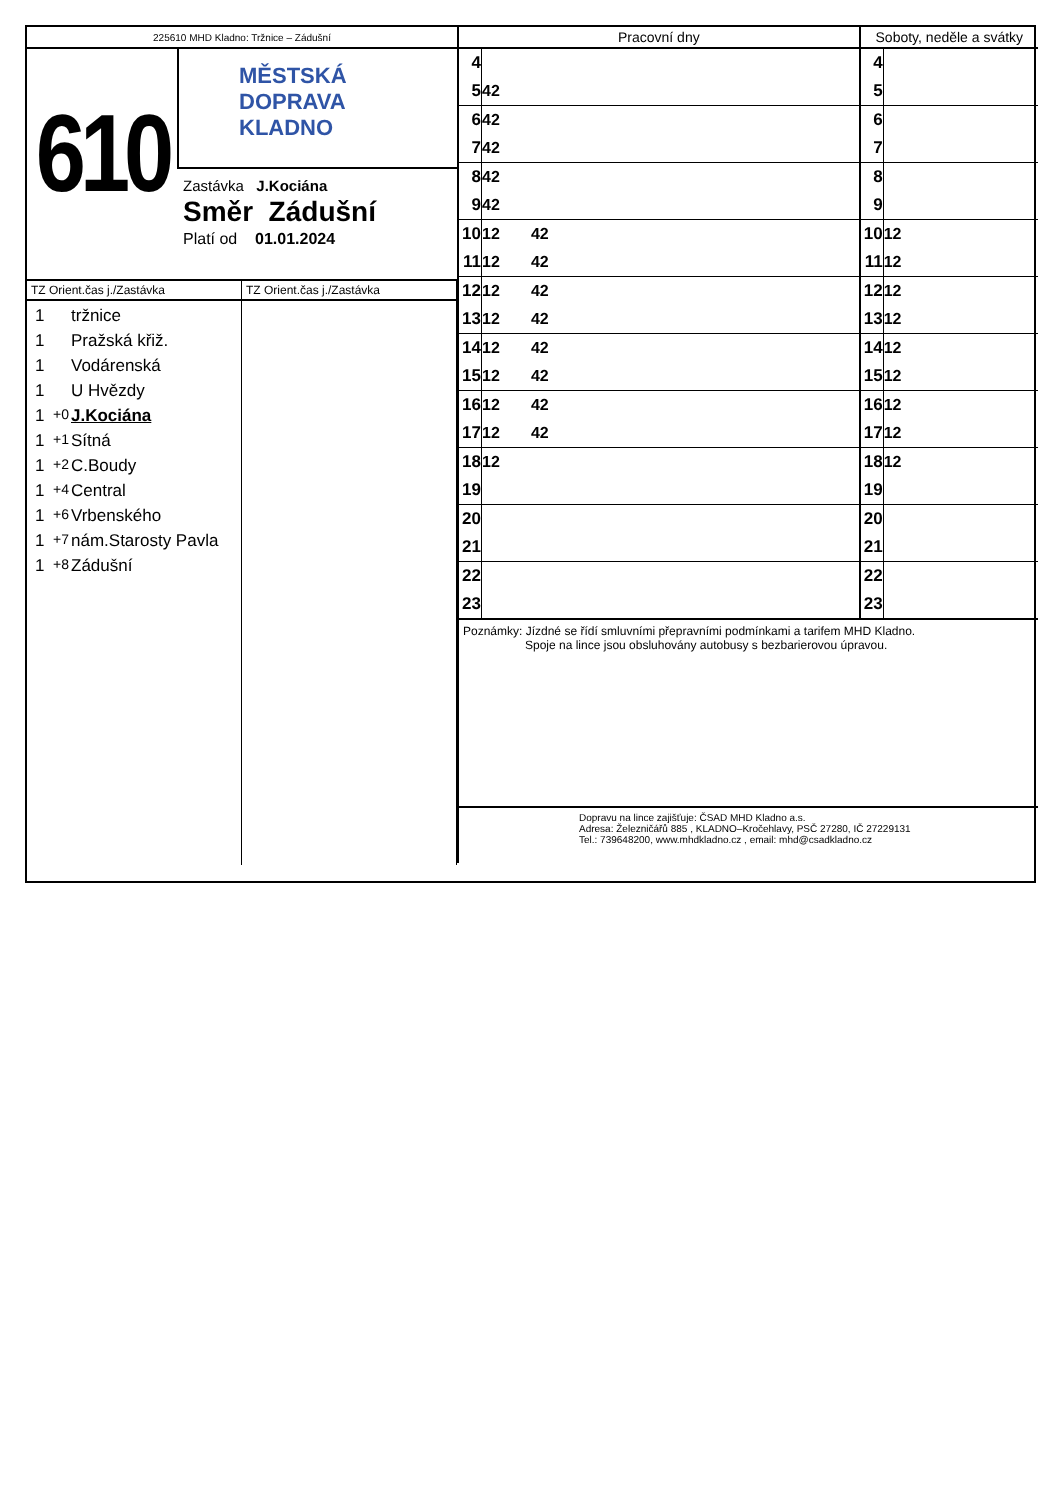225610 MHD Kladno: Tržnice – Zádušní
610
MĚSTSKÁ
DOPRAVA
KLADNO
Zastávka J.Kociána
Směr Zádušní
Platí od 01.01.2024
TZ Orient.čas j./Zastávka
1 tržnice
1 Pražská křiž.
1 Vodárenská
1 U Hvězdy
1 +0 J.Kociána
1 +1 Sítná
1 +2 C.Boudy
1 +4 Central
1 +6 Vrbenského
1 +7 nám.Starosty Pavla
1 +8 Zádušní
TZ Orient.čas j./Zastávka
| Pracovní dny | | Soboty, neděle a svátky | |
| --- | --- | --- | --- |
| 4 | | 4 | |
| 5 | 42 | 5 | |
| 6 | 42 | 6 | |
| 7 | 42 | 7 | |
| 8 | 42 | 8 | |
| 9 | 42 | 9 | |
| 10 | 12 42 | 10 | 12 |
| 11 | 12 42 | 11 | 12 |
| 12 | 12 42 | 12 | 12 |
| 13 | 12 42 | 13 | 12 |
| 14 | 12 42 | 14 | 12 |
| 15 | 12 42 | 15 | 12 |
| 16 | 12 42 | 16 | 12 |
| 17 | 12 42 | 17 | 12 |
| 18 | 12 | 18 | 12 |
| 19 | | 19 | |
| 20 | | 20 | |
| 21 | | 21 | |
| 22 | | 22 | |
| 23 | | 23 | |
Poznámky: Jízdné se řídí smluvními přepravními podmínkami a tarifem MHD Kladno.
Spoje na lince jsou obsluhovány autobusy s bezbarierovou úpravou.
Dopravu na lince zajišťuje: ČSAD MHD Kladno a.s.
Adresa: Železničářů 885 , KLADNO–Kročehlavy, PSČ 27280, IČ 27229131
Tel.: 739648200, www.mhdkladno.cz , email: mhd@csadkladno.cz